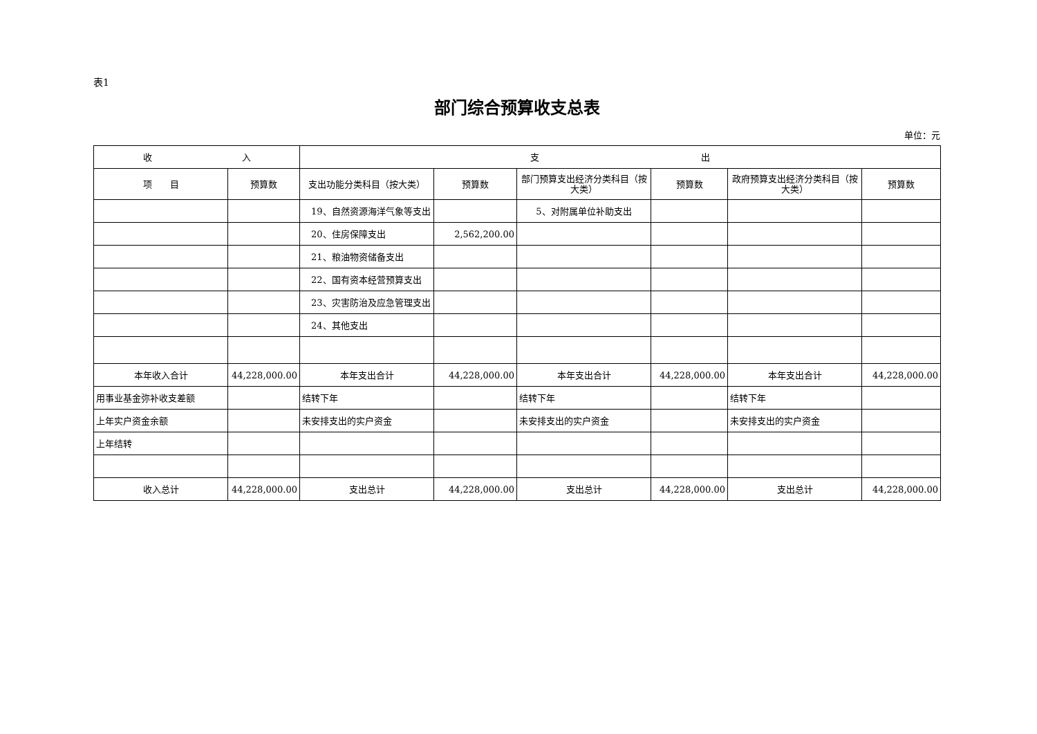表1
部门综合预算收支总表
单位：元
| 收 入 | | 支 出 | | | | | |
| --- | --- | --- | --- | --- | --- | --- | --- |
| 项 目 | 预算数 | 支出功能分类科目（按大类） | 预算数 | 部门预算支出经济分类科目（按大类） | 预算数 | 政府预算支出经济分类科目（按大类） | 预算数 |
| | | 19、自然资源海洋气象等支出 | | 5、对附属单位补助支出 | | | |
| | | 20、住房保障支出 | 2,562,200.00 | | | | |
| | | 21、粮油物资储备支出 | | | | | |
| | | 22、国有资本经营预算支出 | | | | | |
| | | 23、灾害防治及应急管理支出 | | | | | |
| | | 24、其他支出 | | | | | |
| 本年收入合计 | 44,228,000.00 | 本年支出合计 | 44,228,000.00 | 本年支出合计 | 44,228,000.00 | 本年支出合计 | 44,228,000.00 |
| 用事业基金弥补收支差额 | | 结转下年 | | 结转下年 | | 结转下年 | |
| 上年实户资金余额 | | 未安排支出的实户资金 | | 未安排支出的实户资金 | | 未安排支出的实户资金 | |
| 上年结转 | | | | | | | |
| 收入总计 | 44,228,000.00 | 支出总计 | 44,228,000.00 | 支出总计 | 44,228,000.00 | 支出总计 | 44,228,000.00 |